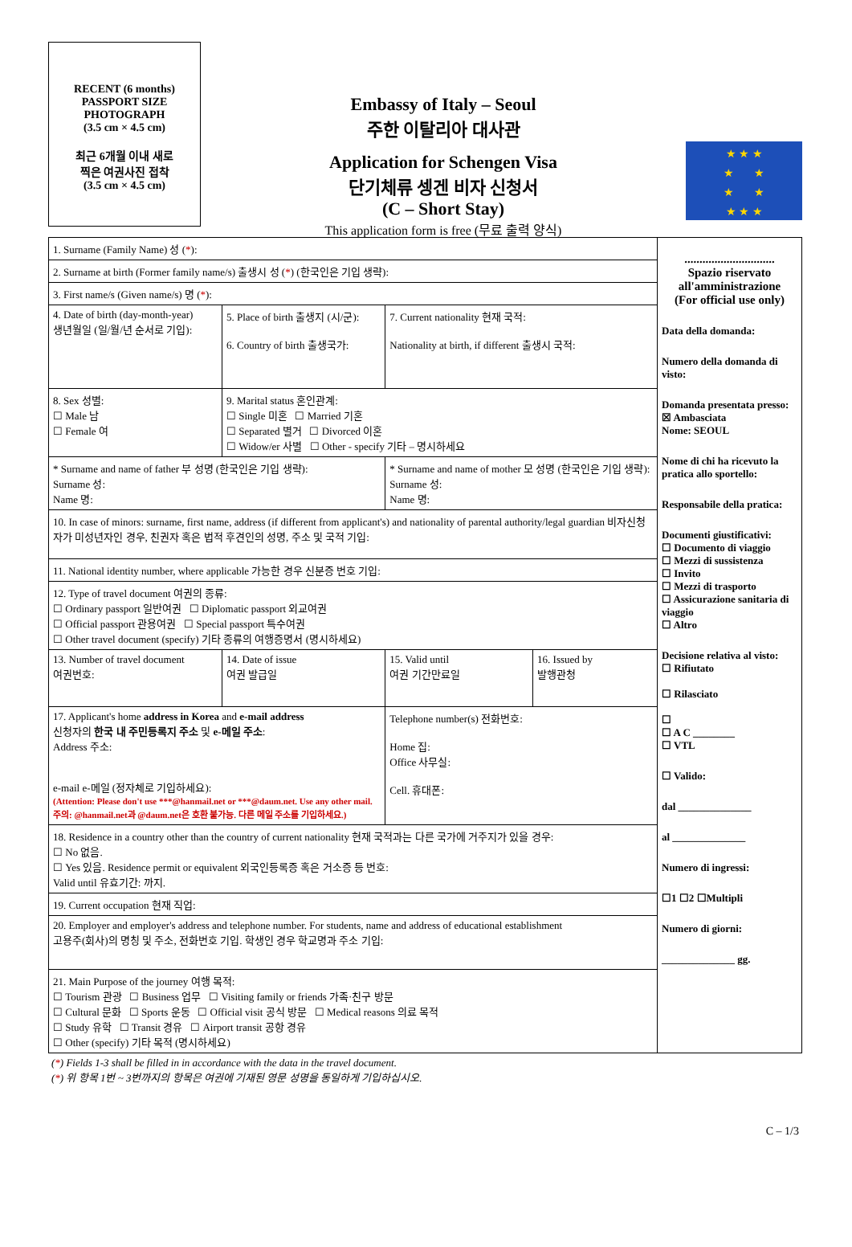RECENT (6 months)
PASSPORT SIZE
PHOTOGRAPH
(3.5 cm × 4.5 cm)
최근 6개월 이내 새로
찍은 여권사진 접착
(3.5 cm × 4.5 cm)
Embassy of Italy – Seoul
주한 이탈리아 대사관
Application for Schengen Visa
단기체류 셍겐 비자 신청서
(C – Short Stay)
This application form is free (무료 출력 양식)
★ ★ ★
★ ★
★ ★
★ ★ ★
| 1. Surname (Family Name) 성 ( * ): | | | |
| 2. Surname at birth (Former family name/s) 출생시 성 ( * ) (한국인은 기입 생략): | | | |
| 3. First name/s (Given name/s) 명 ( * ): | | | |
| 4. Date of birth (day-month-year) 생년월일 (일/월/년 순서로 기입): | 5. Place of birth 출생지 (시/군): 6. Country of birth 출생국가: | 7. Current nationality 현재 국적: Nationality at birth, if different 출생시 국적: | |
| 8. Sex 성별: ☐ Male 남 ☐ Female 여 | 9. Marital status 혼인관계: ☐ Single 미혼 ☐ Married 기혼 ☐ Separated 별거 ☐ Divorced 이혼 ☐ Widow/er 사별 ☐ Other - specify 기타 – 명시하세요 | | |
| * Surname and name of father 부 성명 (한국인은 기입 생략): Surname 성: Name 명: | | * Surname and name of mother 모 성명 (한국인은 기입 생략): Surname 성: Name 명: | |
| 10. In case of minors: surname, first name, address (if different from applicant's) and nationality of parental authority/legal guardian 비자신청자가 미성년자인 경우, 친권자 혹은 법적 후견인의 성명, 주소 및 국적 기입: | | | |
| 11. National identity number, where applicable 가능한 경우 신분증 번호 기입: | | | |
| 12. Type of travel document 여권의 종류: ☐ Ordinary passport 일반여권 ☐ Diplomatic passport 외교여권 ☐ Official passport 관용여권 ☐ Special passport 특수여권 ☐ Other travel document (specify) 기타 종류의 여행증명서 (명시하세요) | | | |
| 13. Number of travel document 여권번호: | 14. Date of issue 여권 발급일 | 15. Valid until 여권 기간만료일 | 16. Issued by 발행관청 |
| 17. Applicant's home address in Korea and e-mail address 신청자의 한국 내 주민등록지 주소 및 e-메일 주소 : Address 주소: e-mail e-메일 (정자체로 기입하세요): (Attention: Please don't use ***@hanmail.net or ***@daum.net. Use any other mail. 주의: @hanmail.net과 @daum.net은 호환 불가능. 다른 메일 주소를 기입하세요.) | | Telephone number(s) 전화번호: Home 집: Office 사무실: Cell. 휴대폰: | |
| 18. Residence in a country other than the country of current nationality 현재 국적과는 다른 국가에 거주지가 있을 경우: ☐ No 없음. ☐ Yes 있음. Residence permit or equivalent 외국인등록증 혹은 거소증 등 번호: Valid until 유효기간: 까지. | | | |
| 19. Current occupation 현재 직업: | | | |
| 20. Employer and employer's address and telephone number. For students, name and address of educational establishment 고용주(회사)의 명칭 및 주소, 전화번호 기입. 학생인 경우 학교명과 주소 기입: | | | |
| 21. Main Purpose of the journey 여행 목적: ☐ Tourism 관광 ☐ Business 업무 ☐ Visiting family or friends 가족·친구 방문 ☐ Cultural 문화 ☐ Sports 운동 ☐ Official visit 공식 방문 ☐ Medical reasons 의료 목적 ☐ Study 유학 ☐ Transit 경유 ☐ Airport transit 공항 경유 ☐ Other (specify) 기타 목적 (명시하세요) | | | |
..............................
Spazio riservato all'amministrazione
(For official use only)
Data della domanda:
Numero della domanda di visto:
Domanda presentata presso:
☒ Ambasciata
Nome: SEOUL
Nome di chi ha ricevuto la pratica allo sportello:
Responsabile della pratica:
Documenti giustificativi:
☐ Documento di viaggio
☐ Mezzi di sussistenza
☐ Invito
☐ Mezzi di trasporto
☐ Assicurazione sanitaria di viaggio
☐ Altro
Decisione relativa al visto:
☐ Rifiutato
☐ Rilasciato
☐
☐ A C ________
☐ VTL
☐ Valido:
dal ______________
al ______________
Numero di ingressi:
☐1 ☐2 ☐Multipli
Numero di giorni:
______________ gg.
(*) Fields 1-3 shall be filled in in accordance with the data in the travel document.
(*) 위 항목 1번 ~ 3번까지의 항목은 여권에 기재된 영문 성명을 동일하게 기입하십시오.
C – 1/3